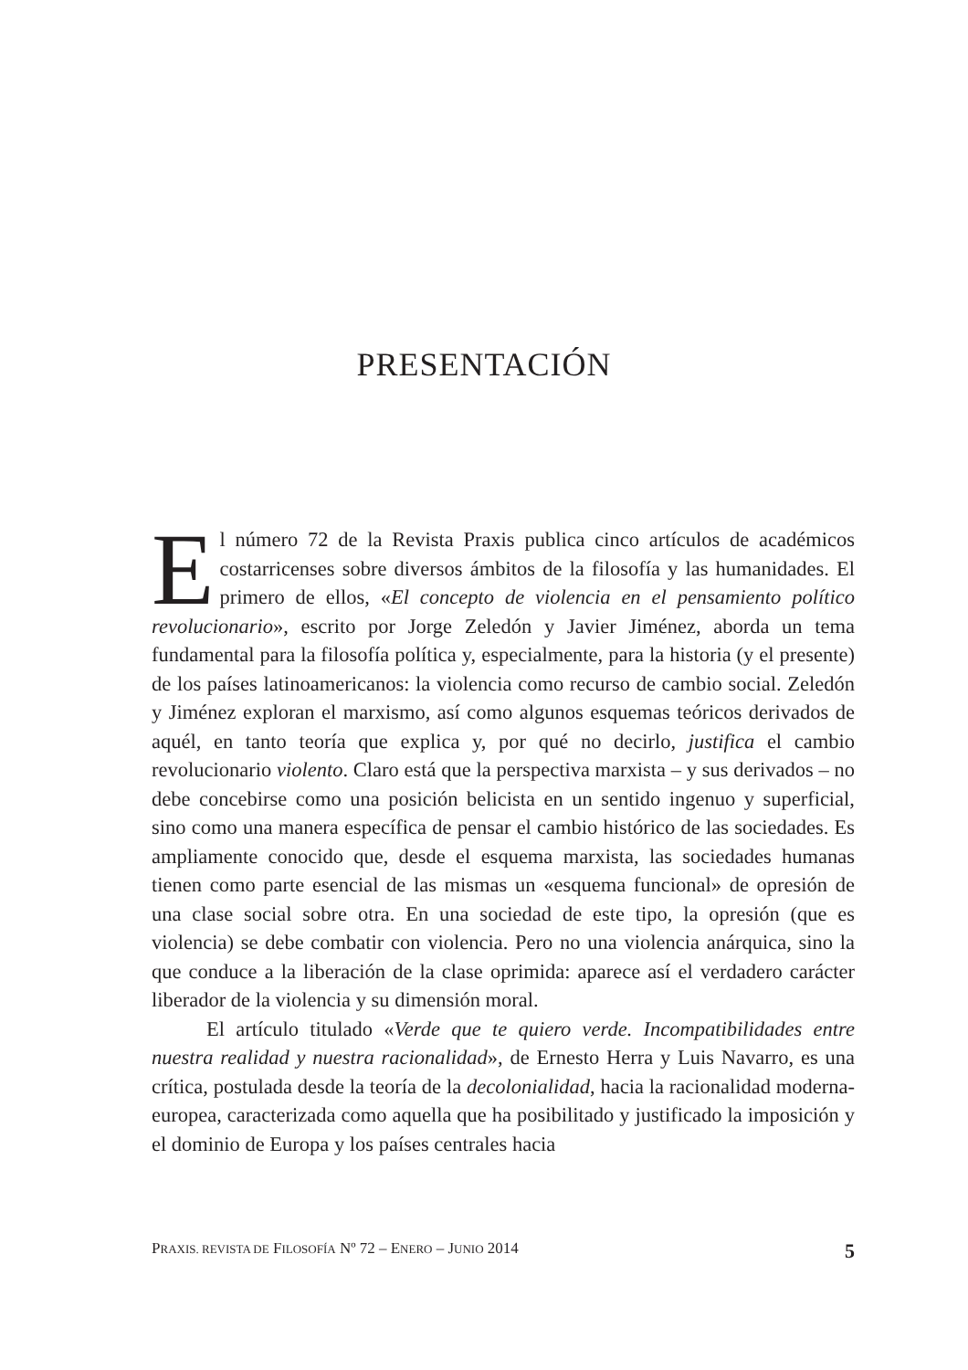PRESENTACIÓN
El número 72 de la Revista Praxis publica cinco artículos de académicos costarricenses sobre diversos ámbitos de la filosofía y las humanidades. El primero de ellos, «El concepto de violencia en el pensamiento político revolucionario», escrito por Jorge Zeledón y Javier Jiménez, aborda un tema fundamental para la filosofía política y, especialmente, para la historia (y el presente) de los países latinoamericanos: la violencia como recurso de cambio social. Zeledón y Jiménez exploran el marxismo, así como algunos esquemas teóricos derivados de aquél, en tanto teoría que explica y, por qué no decirlo, justifica el cambio revolucionario violento. Claro está que la perspectiva marxista – y sus derivados – no debe concebirse como una posición belicista en un sentido ingenuo y superficial, sino como una manera específica de pensar el cambio histórico de las sociedades. Es ampliamente conocido que, desde el esquema marxista, las sociedades humanas tienen como parte esencial de las mismas un «esquema funcional» de opresión de una clase social sobre otra. En una sociedad de este tipo, la opresión (que es violencia) se debe combatir con violencia. Pero no una violencia anárquica, sino la que conduce a la liberación de la clase oprimida: aparece así el verdadero carácter liberador de la violencia y su dimensión moral.
El artículo titulado «Verde que te quiero verde. Incompatibilidades entre nuestra realidad y nuestra racionalidad», de Ernesto Herra y Luis Navarro, es una crítica, postulada desde la teoría de la decolonialidad, hacia la racionalidad moderna-europea, caracterizada como aquella que ha posibilitado y justificado la imposición y el dominio de Europa y los países centrales hacia
PRAXIS. REVISTA DE FILOSOFÍA Nº 72 – ENERO – JUNIO 2014 5